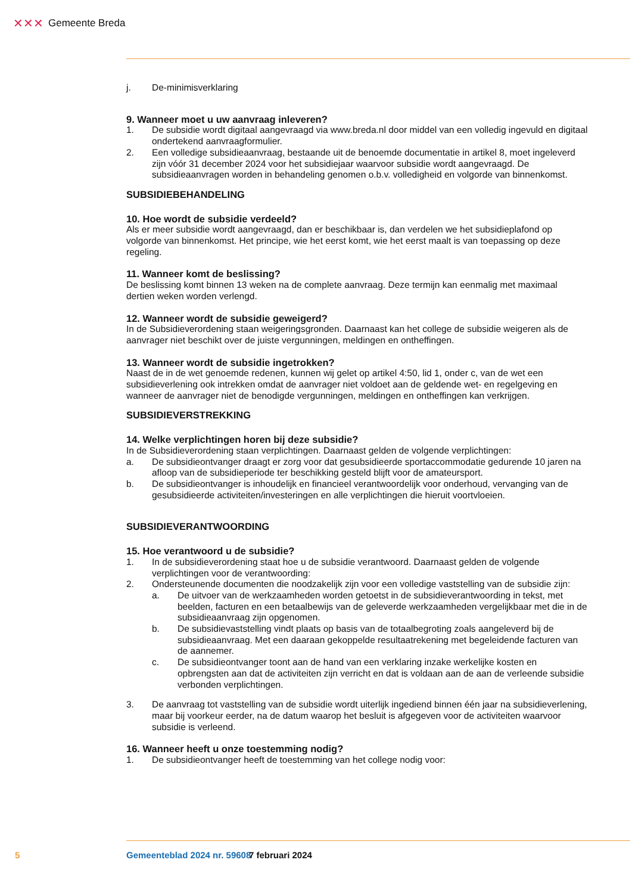✕✕✕ Gemeente Breda
j. De-minimisverklaring
9. Wanneer moet u uw aanvraag inleveren?
1. De subsidie wordt digitaal aangevraagd via www.breda.nl door middel van een volledig ingevuld en digitaal ondertekend aanvraagformulier.
2. Een volledige subsidieaanvraag, bestaande uit de benoemde documentatie in artikel 8, moet ingeleverd zijn vóór 31 december 2024 voor het subsidiejaar waarvoor subsidie wordt aangevraagd. De subsidieaanvragen worden in behandeling genomen o.b.v. volledigheid en volgorde van binnenkomst.
SUBSIDIEBEHANDELING
10. Hoe wordt de subsidie verdeeld?
Als er meer subsidie wordt aangevraagd, dan er beschikbaar is, dan verdelen we het subsidieplafond op volgorde van binnenkomst. Het principe, wie het eerst komt, wie het eerst maalt is van toepassing op deze regeling.
11. Wanneer komt de beslissing?
De beslissing komt binnen 13 weken na de complete aanvraag. Deze termijn kan eenmalig met maximaal dertien weken worden verlengd.
12. Wanneer wordt de subsidie geweigerd?
In de Subsidieverordening staan weigeringsgronden. Daarnaast kan het college de subsidie weigeren als de aanvrager niet beschikt over de juiste vergunningen, meldingen en ontheffingen.
13. Wanneer wordt de subsidie ingetrokken?
Naast de in de wet genoemde redenen, kunnen wij gelet op artikel 4:50, lid 1, onder c, van de wet een subsidieverlening ook intrekken omdat de aanvrager niet voldoet aan de geldende wet- en regelgeving en wanneer de aanvrager niet de benodigde vergunningen, meldingen en ontheffingen kan verkrijgen.
SUBSIDIEVERSTREKKING
14. Welke verplichtingen horen bij deze subsidie?
In de Subsidieverordening staan verplichtingen. Daarnaast gelden de volgende verplichtingen:
a. De subsidieontvanger draagt er zorg voor dat gesubsidieerde sportaccommodatie gedurende 10 jaren na afloop van de subsidieperiode ter beschikking gesteld blijft voor de amateursport.
b. De subsidieontvanger is inhoudelijk en financieel verantwoordelijk voor onderhoud, vervanging van de gesubsidieerde activiteiten/investeringen en alle verplichtingen die hieruit voortvloeien.
SUBSIDIEVERANTWOORDING
15. Hoe verantwoord u de subsidie?
1. In de subsidieverordening staat hoe u de subsidie verantwoord. Daarnaast gelden de volgende verplichtingen voor de verantwoording:
2. Ondersteunende documenten die noodzakelijk zijn voor een volledige vaststelling van de subsidie zijn:
a. De uitvoer van de werkzaamheden worden getoetst in de subsidieverantwoording in tekst, met beelden, facturen en een betaalbewijs van de geleverde werkzaamheden vergelijkbaar met die in de subsidieaanvraag zijn opgenomen.
b. De subsidievaststelling vindt plaats op basis van de totaalbegroting zoals aangeleverd bij de subsidieaanvraag. Met een daaraan gekoppelde resultaatrekening met begeleidende facturen van de aannemer.
c. De subsidieontvanger toont aan de hand van een verklaring inzake werkelijke kosten en opbrengsten aan dat de activiteiten zijn verricht en dat is voldaan aan de aan de verleende subsidie verbonden verplichtingen.
3. De aanvraag tot vaststelling van de subsidie wordt uiterlijk ingediend binnen één jaar na subsidieverlening, maar bij voorkeur eerder, na de datum waarop het besluit is afgegeven voor de activiteiten waarvoor subsidie is verleend.
16. Wanneer heeft u onze toestemming nodig?
1. De subsidieontvanger heeft de toestemming van het college nodig voor:
5 Gemeenteblad 2024 nr. 59608 7 februari 2024